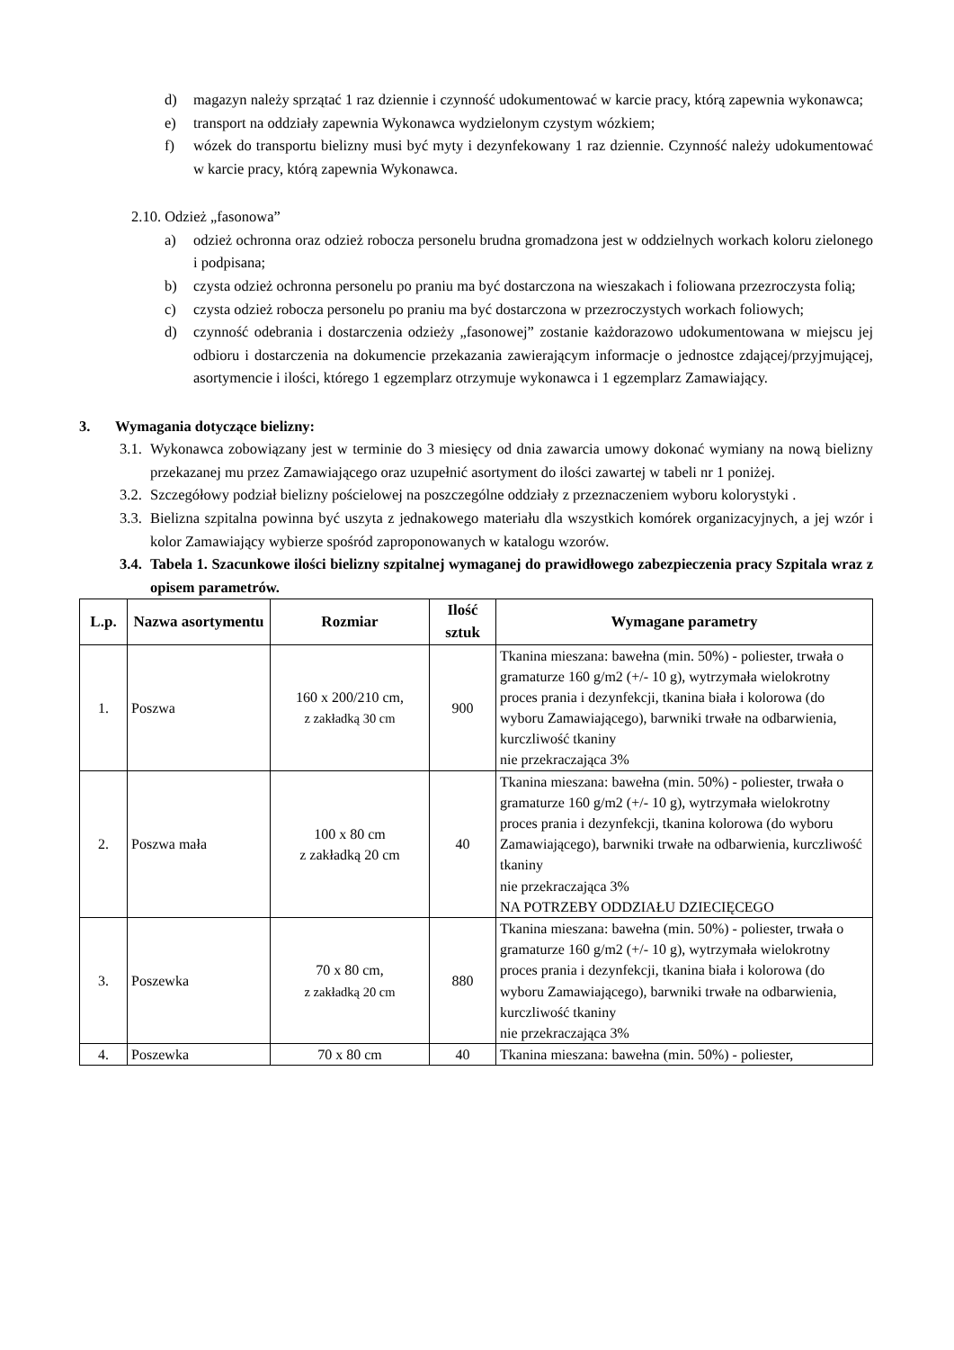d) magazyn należy sprzątać 1 raz dziennie i czynność udokumentować w karcie pracy, którą zapewnia wykonawca;
e) transport na oddziały zapewnia Wykonawca wydzielonym czystym wózkiem;
f) wózek do transportu bielizny musi być myty i dezynfekowany 1 raz dziennie. Czynność należy udokumentować w karcie pracy, którą zapewnia Wykonawca.
2.10. Odzież „fasonowa”
a) odzież ochronna oraz odzież robocza personelu brudna gromadzona jest w oddzielnych workach koloru zielonego i podpisana;
b) czysta odzież ochronna personelu po praniu ma być dostarczona na wieszakach i foliowana przezroczysta folią;
c) czysta odzież robocza personelu po praniu ma być dostarczona w przezroczystych workach foliowych;
d) czynność odebrania i dostarczenia odzieży „fasonowej” zostanie każdorazowo udokumentowana w miejscu jej odbioru i dostarczenia na dokumencie przekazania zawierającym informacje o jednostce zdającej/przyjmującej, asortymencie i ilości, którego 1 egzemplarz otrzymuje wykonawca i 1 egzemplarz Zamawiający.
3. Wymagania dotyczące bielizny:
3.1. Wykonawca zobowiązany jest w terminie do 3 miesięcy od dnia zawarcia umowy dokonać wymiany na nową bielizny przekazanej mu przez Zamawiającego oraz uzupełnić asortyment do ilości zawartej w tabeli nr 1 poniżej.
3.2. Szczegółowy podział bielizny pościelowej na poszczególne oddziały z przeznaczeniem wyboru kolorystyki .
3.3. Bielizna szpitalna powinna być uszyta z jednakowego materiału dla wszystkich komórek organizacyjnych, a jej wzór i kolor Zamawiający wybierze spośród zaproponowanych w katalogu wzorów.
3.4. Tabela 1. Szacunkowe ilości bielizny szpitalnej wymaganej do prawidłowego zabezpieczenia pracy Szpitala wraz z opisem parametrów.
| L.p. | Nazwa asortymentu | Rozmiar | Ilość sztuk | Wymagane parametry |
| --- | --- | --- | --- | --- |
| 1. | Poszwa | 160 x 200/210 cm, z zakładką 30 cm | 900 | Tkanina mieszana: bawełna (min. 50%) - poliester, trwała o gramaturze 160 g/m2 (+/- 10 g), wytrzymała wielokrotny proces prania i dezynfekcji, tkanina biała i kolorowa (do wyboru Zamawiającego), barwniki trwałe na odbarwienia, kurczliwość tkaniny nie przekraczająca 3% |
| 2. | Poszwa mała | 100 x 80 cm z zakładką 20 cm | 40 | Tkanina mieszana: bawełna (min. 50%) - poliester, trwała o gramaturze 160 g/m2 (+/- 10 g), wytrzymała wielokrotny proces prania i dezynfekcji, tkanina kolorowa (do wyboru Zamawiającego), barwniki trwałe na odbarwienia, kurczliwość tkaniny nie przekraczająca 3% NA POTRZEBY ODDZIAŁU DZIECIĘCEGO |
| 3. | Poszewka | 70 x 80 cm, z zakładką 20 cm | 880 | Tkanina mieszana: bawełna (min. 50%) - poliester, trwała o gramaturze 160 g/m2 (+/- 10 g), wytrzymała wielokrotny proces prania i dezynfekcji, tkanina biała i kolorowa (do wyboru Zamawiającego), barwniki trwałe na odbarwienia, kurczliwość tkaniny nie przekraczająca 3% |
| 4. | Poszewka | 70 x 80 cm | 40 | Tkanina mieszana: bawełna (min. 50%) - poliester, |